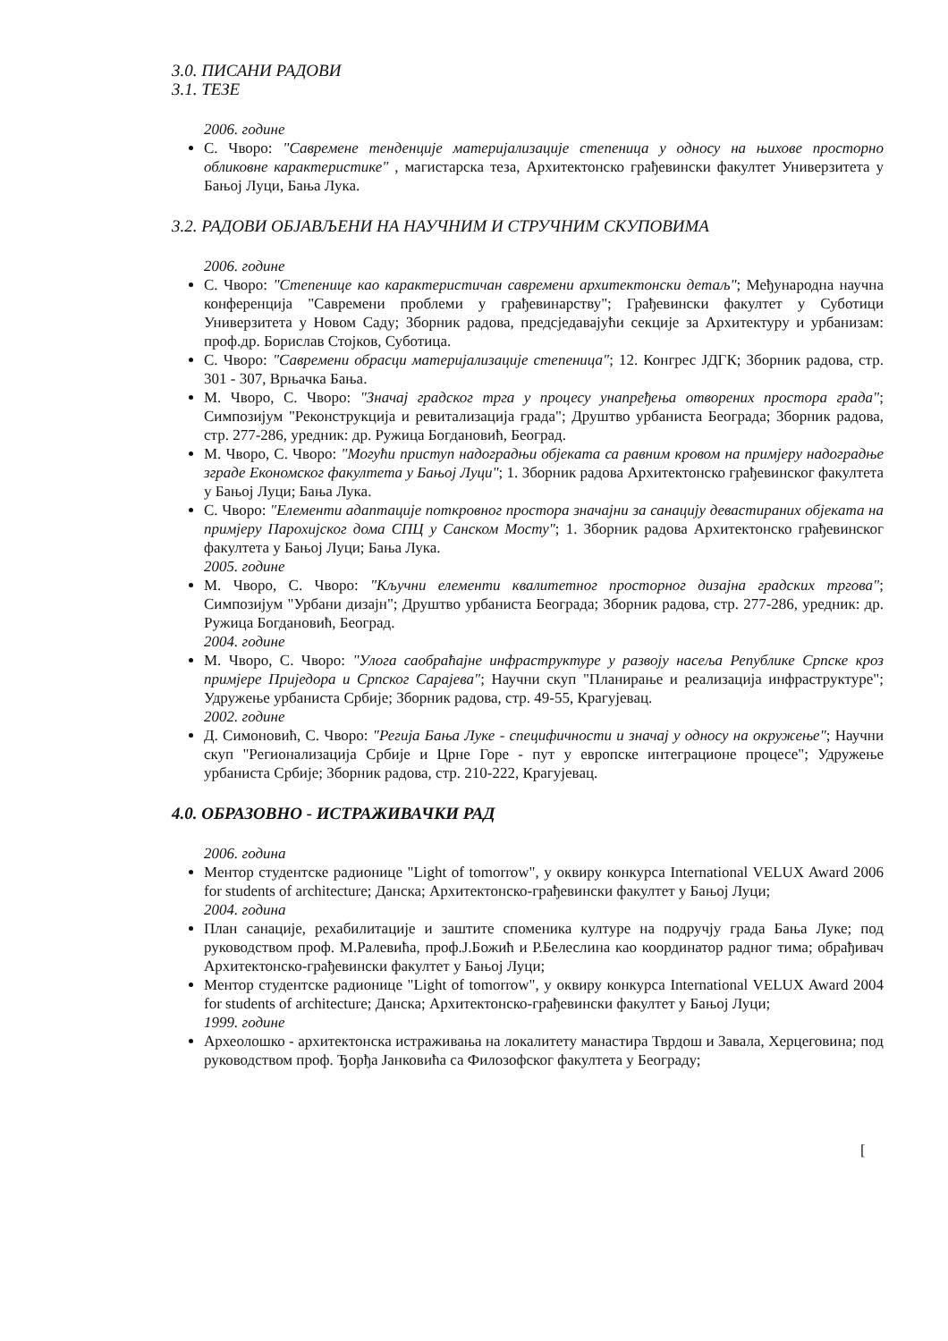3.0. ПИСАНИ РАДОВИ
3.1. ТЕЗЕ
2006. године
С. Чворо: "Савремене тенденције материјализације степеница у односу на њихове просторно обликовне карактеристике" , магистарска теза, Архитектонско грађевински факултет Универзитета у Бањој Луци, Бања Лука.
3.2. РАДОВИ ОБЈАВЉЕНИ НА НАУЧНИМ И СТРУЧНИМ СКУПОВИМА
2006. године
С. Чворо: "Степенице као карактеристичан савремени архитектонски детаљ"; Међународна научна конференција "Савремени проблеми у грађевинарству"; Грађевински факултет у Суботици Универзитета у Новом Саду; Зборник радова, предсједавајући секције за Архитектуру и урбанизам: проф.др. Борислав Стојков, Суботица.
С. Чворо: "Савремени обрасци материјализације степеница"; 12. Конгрес ЈДГК; Зборник радова, стр. 301 - 307, Врњачка Бања.
М. Чворо, С. Чворо: "Значај градског трга у процесу унапређења отворених простора града"; Симпозијум "Реконструкција и ревитализација града"; Друштво урбаниста Београда; Зборник радова, стр. 277-286, уредник: др. Ружица Богдановић, Београд.
М. Чворо, С. Чворо: "Могући приступ надоградњи објеката са равним кровом на примјеру надоградње зграде Економског факултета у Бањој Луци"; 1. Зборник радова Архитектонско грађевинског факултета у Бањој Луци; Бања Лука.
С. Чворо: "Елементи адаптације поткровног простора значајни за санацију девастираних објеката на примјеру Парохијског дома СПЦ у Санском Мосту"; 1. Зборник радова Архитектонско грађевинског факултета у Бањој Луци; Бања Лука.
2005. године
М. Чворо, С. Чворо: "Кључни елементи квалитетног просторног дизајна градских тргова"; Симпозијум "Урбани дизајн"; Друштво урбаниста Београда; Зборник радова, стр. 277-286, уредник: др. Ружица Богдановић, Београд.
2004. године
М. Чворо, С. Чворо: "Улога саобраћајне инфраструктуре у развоју насеља Републике Српске кроз примјере Приједора и Српског Сарајева"; Научни скуп "Планирање и реализација инфраструктуре"; Удружење урбаниста Србије; Зборник радова, стр. 49-55, Крагујевац.
2002. године
Д. Симоновић, С. Чворо: "Регија Бања Луке - специфичности и значај у односу на окружење"; Научни скуп "Регионализација Србије и Црне Горе - пут у европске интеграционе процесе"; Удружење урбаниста Србије; Зборник радова, стр. 210-222, Крагујевац.
4.0. ОБРАЗОВНО - ИСТРАЖИВАЧКИ РАД
2006. година
Ментор студентске радионице "Light of tomorrow", у оквиру конкурса International VELUX Award 2006 for students of architecture; Данска; Архитектонско-грађевински факултет у Бањој Луци;
2004. година
План санације, рехабилитације и заштите споменика културе на подручју града Бања Луке; под руководством проф. М.Ралевића, проф.Ј.Божић и Р.Белеслина као координатор радног тима; обрађивач Архитектонско-грађевински факултет у Бањој Луци;
Ментор студентске радионице "Light of tomorrow", у оквиру конкурса International VELUX Award 2004 for students of architecture; Данска; Архитектонско-грађевински факултет у Бањој Луци;
1999. године
Археолошко - архитектонска истраживања на локалитету манастира Тврдош и Завала, Херцеговина; под руководством проф. Ђорђа Јанковића са Филозофског факултета у Београду;
[